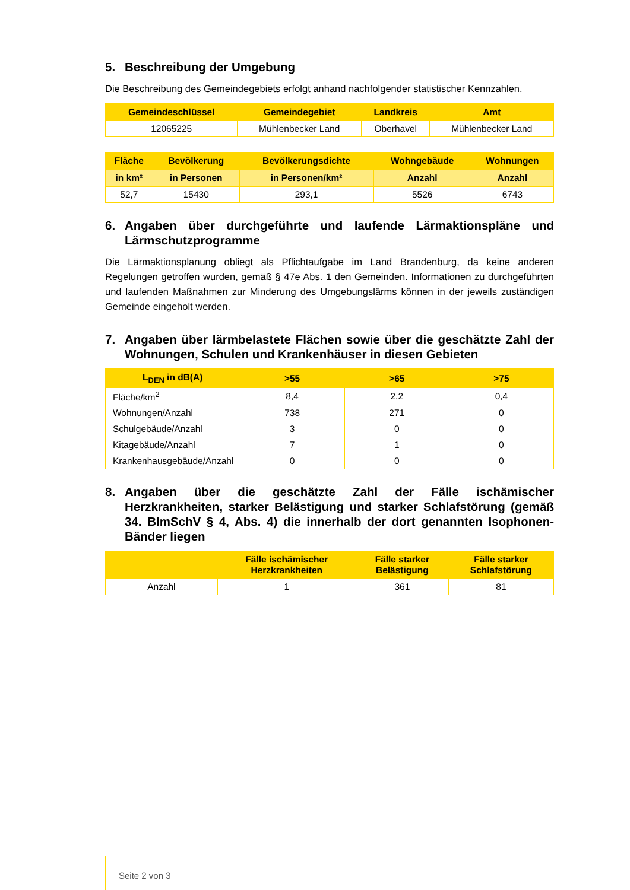5. Beschreibung der Umgebung
Die Beschreibung des Gemeindegebiets erfolgt anhand nachfolgender statistischer Kennzahlen.
| Gemeindeschlüssel | Gemeindegebiet | Landkreis | Amt |
| --- | --- | --- | --- |
| 12065225 | Mühlenbecker Land | Oberhavel | Mühlenbecker Land |
| Fläche | Bevölkerung | Bevölkerungsdichte | Wohngebäude | Wohnungen |
| --- | --- | --- | --- | --- |
| in km² | in Personen | in Personen/km² | Anzahl | Anzahl |
| 52,7 | 15430 | 293,1 | 5526 | 6743 |
6. Angaben über durchgeführte und laufende Lärmaktionspläne und Lärmschutzprogramme
Die Lärmaktionsplanung obliegt als Pflichtaufgabe im Land Brandenburg, da keine anderen Regelungen getroffen wurden, gemäß § 47e Abs. 1 den Gemeinden. Informationen zu durchgeführten und laufenden Maßnahmen zur Minderung des Umgebungslärms können in der jeweils zuständigen Gemeinde eingeholt werden.
7. Angaben über lärmbelastete Flächen sowie über die geschätzte Zahl der Wohnungen, Schulen und Krankenhäuser in diesen Gebieten
| L<sub>DEN</sub> in dB(A) | >55 | >65 | >75 |
| --- | --- | --- | --- |
| Fläche/km<sup>2</sup> | 8,4 | 2,2 | 0,4 |
| Wohnungen/Anzahl | 738 | 271 | 0 |
| Schulgebäude/Anzahl | 3 | 0 | 0 |
| Kitagebäude/Anzahl | 7 | 1 | 0 |
| Krankenhausgebäude/Anzahl | 0 | 0 | 0 |
8. Angaben über die geschätzte Zahl der Fälle ischämischer Herzkrankheiten, starker Belästigung und starker Schlafstörung (gemäß 34. BImSchV § 4, Abs. 4) die innerhalb der dort genannten Isophonen-Bänder liegen
| | Fälle ischämischer Herzkrankheiten | Fälle starker Belästigung | Fälle starker Schlafstörung |
| --- | --- | --- | --- |
| Anzahl | 1 | 361 | 81 |
Seite 2 von 3